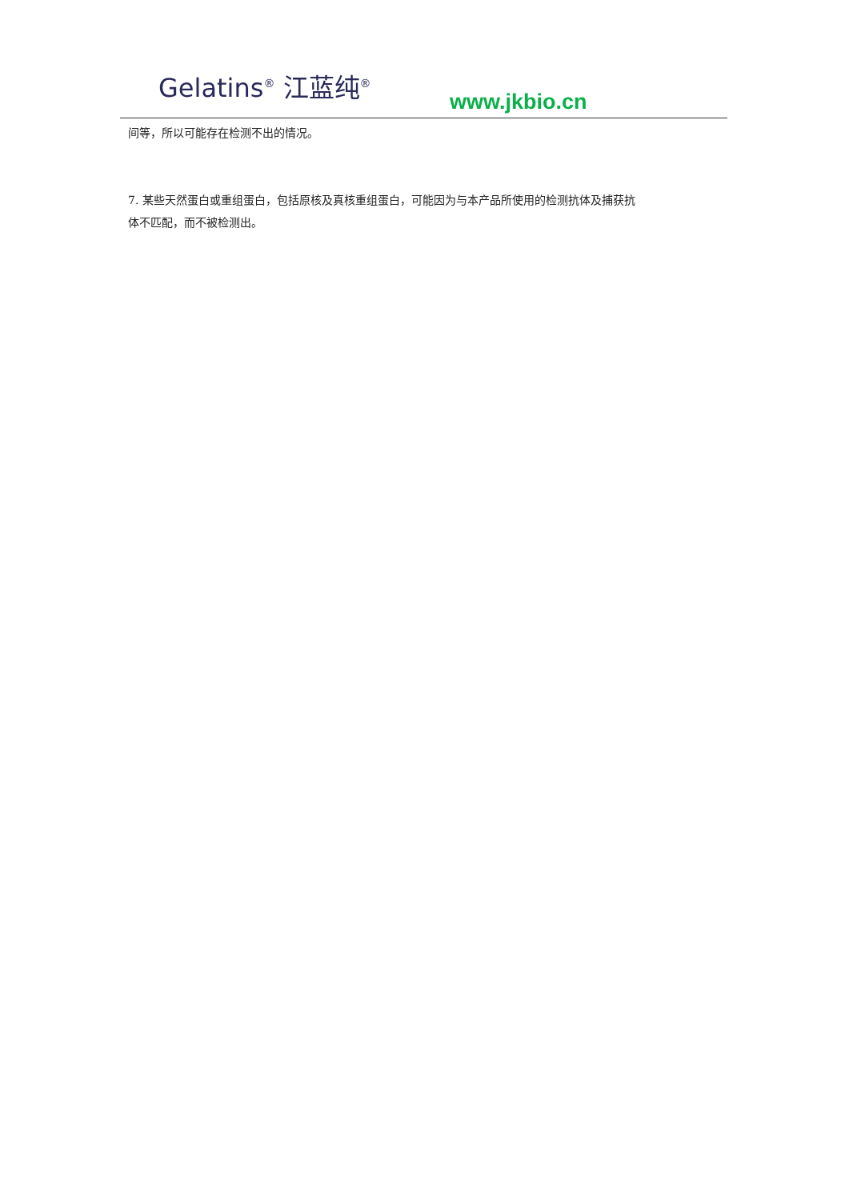Gelatins<sup>®</sup> 江蓝纯<sup>®</sup>
www.jkbio.cn
间等，所以可能存在检测不出的情况。
7. 某些天然蛋白或重组蛋白，包括原核及真核重组蛋白，可能因为与本产品所使用的检测抗体及捕获抗体不匹配，而不被检测出。